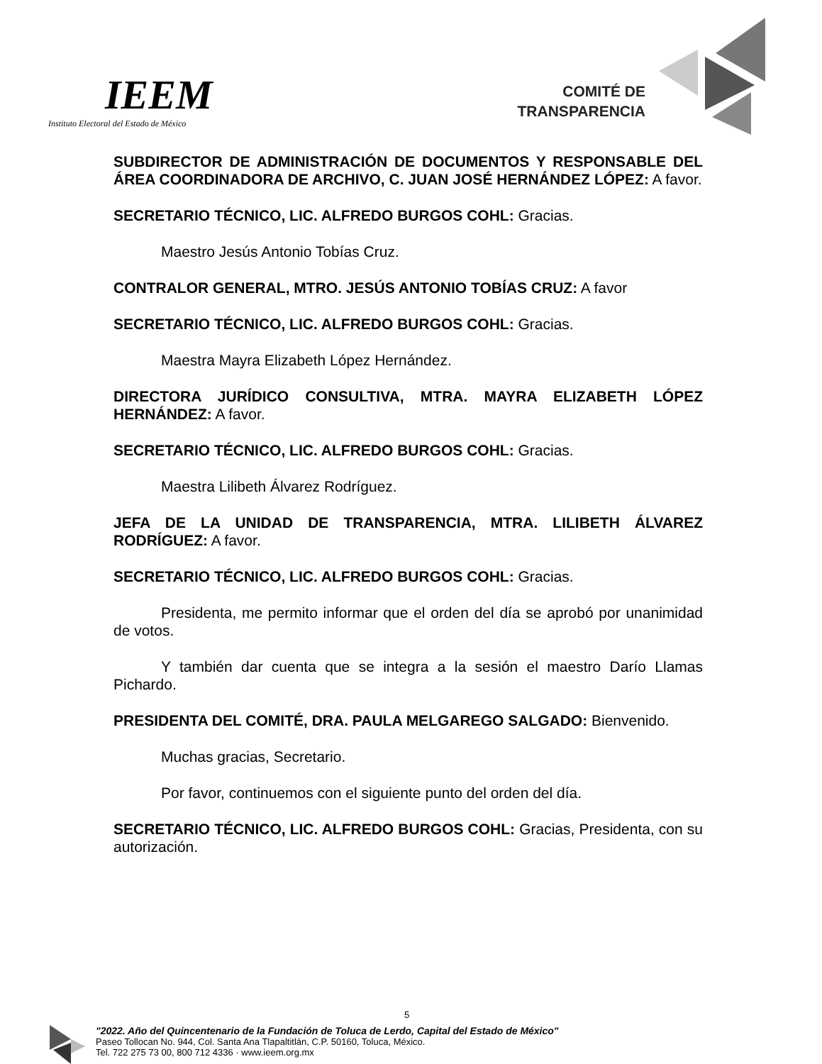IEEM
Instituto Electoral del Estado de México
COMITÉ DE TRANSPARENCIA
SUBDIRECTOR DE ADMINISTRACIÓN DE DOCUMENTOS Y RESPONSABLE DEL ÁREA COORDINADORA DE ARCHIVO, C. JUAN JOSÉ HERNÁNDEZ LÓPEZ: A favor.
SECRETARIO TÉCNICO, LIC. ALFREDO BURGOS COHL: Gracias.
Maestro Jesús Antonio Tobías Cruz.
CONTRALOR GENERAL, MTRO. JESÚS ANTONIO TOBÍAS CRUZ: A favor
SECRETARIO TÉCNICO, LIC. ALFREDO BURGOS COHL: Gracias.
Maestra Mayra Elizabeth López Hernández.
DIRECTORA JURÍDICO CONSULTIVA, MTRA. MAYRA ELIZABETH LÓPEZ HERNÁNDEZ: A favor.
SECRETARIO TÉCNICO, LIC. ALFREDO BURGOS COHL: Gracias.
Maestra Lilibeth Álvarez Rodríguez.
JEFA DE LA UNIDAD DE TRANSPARENCIA, MTRA. LILIBETH ÁLVAREZ RODRÍGUEZ: A favor.
SECRETARIO TÉCNICO, LIC. ALFREDO BURGOS COHL: Gracias.
Presidenta, me permito informar que el orden del día se aprobó por unanimidad de votos.
Y también dar cuenta que se integra a la sesión el maestro Darío Llamas Pichardo.
PRESIDENTA DEL COMITÉ, DRA. PAULA MELGAREGO SALGADO: Bienvenido.
Muchas gracias, Secretario.
Por favor, continuemos con el siguiente punto del orden del día.
SECRETARIO TÉCNICO, LIC. ALFREDO BURGOS COHL: Gracias, Presidenta, con su autorización.
5
"2022. Año del Quincentenario de la Fundación de Toluca de Lerdo, Capital del Estado de México"
Paseo Tollocan No. 944, Col. Santa Ana Tlapaltitlán, C.P. 50160, Toluca, México.
Tel. 722 275 73 00, 800 712 4336 · www.ieem.org.mx